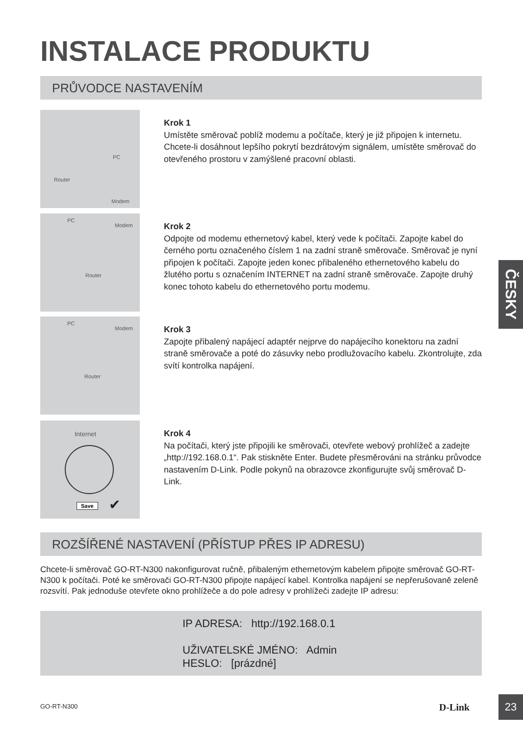INSTALACE PRODUKTU
PRŮVODCE NASTAVENÍM
PC
Router
Modem
Krok 1
Umístěte směrovač poblíž modemu a počítače, který je již připojen k internetu. Chcete-li dosáhnout lepšího pokrytí bezdrátovým signálem, umístěte směrovač do otevřeného prostoru v zamýšlené pracovní oblasti.
PC
Modem
Router
Krok 2
Odpojte od modemu ethernetový kabel, který vede k počítači. Zapojte kabel do černého portu označeného číslem 1 na zadní straně směrovače. Směrovač je nyní připojen k počítači. Zapojte jeden konec přibaleného ethernetového kabelu do žlutého portu s označením INTERNET na zadní straně směrovače. Zapojte druhý konec tohoto kabelu do ethernetového portu modemu.
PC
Modem
Router
Krok 3
Zapojte přibalený napájecí adaptér nejprve do napájecího konektoru na zadní straně směrovače a poté do zásuvky nebo prodlužovacího kabelu. Zkontrolujte, zda svítí kontrolka napájení.
Internet
Save ✔
Krok 4
Na počítači, který jste připojili ke směrovači, otevřete webový prohlížeč a zadejte „http://192.168.0.1“. Pak stiskněte Enter. Budete přesměrováni na stránku průvodce nastavením D-Link. Podle pokynů na obrazovce zkonfigurujte svůj směrovač D-Link.
ROZŠÍŘENÉ NASTAVENÍ (PŘÍSTUP PŘES IP ADRESU)
Chcete-li směrovač GO-RT-N300 nakonfigurovat ručně, přibaleným ethernetovým kabelem připojte směrovač GO-RT-N300 k počítači. Poté ke směrovači GO-RT-N300 připojte napájecí kabel. Kontrolka napájení se nepřerušovaně zeleně rozsvítí. Pak jednoduše otevřete okno prohlížeče a do pole adresy v prohlížeči zadejte IP adresu:
IP ADRESA: http://192.168.0.1
UŽIVATELSKÉ JMÉNO: Admin
HESLO: [prázdné]
ČESKY
GO-RT-N300 D-Link
23